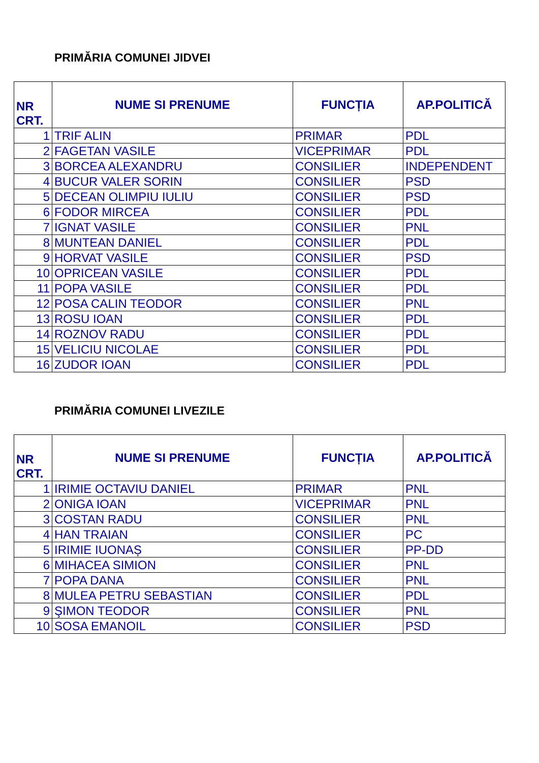PRIMĂRIA COMUNEI JIDVEI
| NR CRT. | NUME SI PRENUME | FUNCȚIA | AP.POLITICĂ |
| --- | --- | --- | --- |
| 1 | TRIF ALIN | PRIMAR | PDL |
| 2 | FAGETAN VASILE | VICEPRIMAR | PDL |
| 3 | BORCEA ALEXANDRU | CONSILIER | INDEPENDENT |
| 4 | BUCUR VALER SORIN | CONSILIER | PSD |
| 5 | DECEAN OLIMPIU IULIU | CONSILIER | PSD |
| 6 | FODOR MIRCEA | CONSILIER | PDL |
| 7 | IGNAT VASILE | CONSILIER | PNL |
| 8 | MUNTEAN DANIEL | CONSILIER | PDL |
| 9 | HORVAT VASILE | CONSILIER | PSD |
| 10 | OPRICEAN VASILE | CONSILIER | PDL |
| 11 | POPA VASILE | CONSILIER | PDL |
| 12 | POSA CALIN TEODOR | CONSILIER | PNL |
| 13 | ROSU IOAN | CONSILIER | PDL |
| 14 | ROZNOV RADU | CONSILIER | PDL |
| 15 | VELICIU NICOLAE | CONSILIER | PDL |
| 16 | ZUDOR IOAN | CONSILIER | PDL |
PRIMĂRIA COMUNEI LIVEZILE
| NR CRT. | NUME SI PRENUME | FUNCȚIA | AP.POLITICĂ |
| --- | --- | --- | --- |
| 1 | IRIMIE OCTAVIU DANIEL | PRIMAR | PNL |
| 2 | ONIGA IOAN | VICEPRIMAR | PNL |
| 3 | COSTAN RADU | CONSILIER | PNL |
| 4 | HAN TRAIAN | CONSILIER | PC |
| 5 | IRIMIE IUONAȘ | CONSILIER | PP-DD |
| 6 | MIHACEA SIMION | CONSILIER | PNL |
| 7 | POPA DANA | CONSILIER | PNL |
| 8 | MULEA PETRU SEBASTIAN | CONSILIER | PDL |
| 9 | ŞIMON TEODOR | CONSILIER | PNL |
| 10 | SOSA EMANOIL | CONSILIER | PSD |